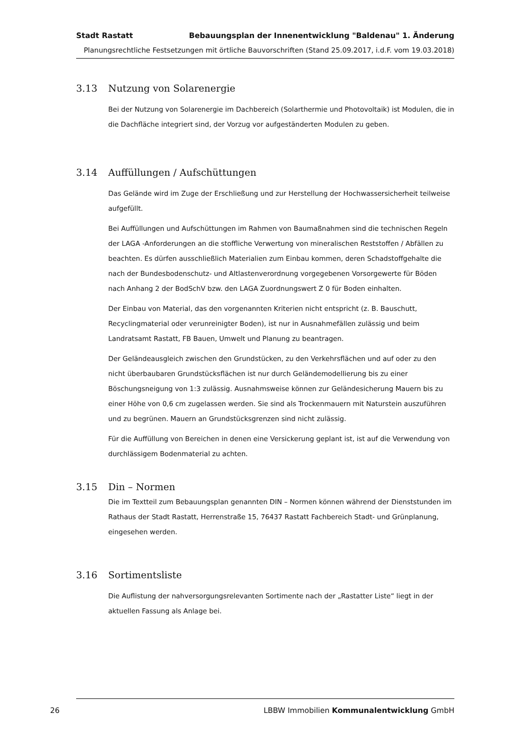Stadt Rastatt Bebauungsplan der Innenentwicklung "Baldenau" 1. Änderung
Planungsrechtliche Festsetzungen mit örtliche Bauvorschriften (Stand 25.09.2017, i.d.F. vom 19.03.2018)
3.13 Nutzung von Solarenergie
Bei der Nutzung von Solarenergie im Dachbereich (Solarthermie und Photovoltaik) ist Modulen, die in die Dachfläche integriert sind, der Vorzug vor aufgeständerten Modulen zu geben.
3.14 Auffüllungen / Aufschüttungen
Das Gelände wird im Zuge der Erschließung und zur Herstellung der Hochwassersicherheit teilweise aufgefüllt.
Bei Auffüllungen und Aufschüttungen im Rahmen von Baumaßnahmen sind die technischen Regeln der LAGA -Anforderungen an die stoffliche Verwertung von mineralischen Reststoffen / Abfällen zu beachten. Es dürfen ausschließlich Materialien zum Einbau kommen, deren Schadstoffgehalte die nach der Bundesbodenschutz- und Altlastenverordnung vorgegebenen Vorsorgewerte für Böden nach Anhang 2 der BodSchV bzw. den LAGA Zuordnungswert Z 0 für Boden einhalten.
Der Einbau von Material, das den vorgenannten Kriterien nicht entspricht (z. B. Bauschutt, Recyclingmaterial oder verunreinigter Boden), ist nur in Ausnahmefällen zulässig und beim Landratsamt Rastatt, FB Bauen, Umwelt und Planung zu beantragen.
Der Geländeausgleich zwischen den Grundstücken, zu den Verkehrsflächen und auf oder zu den nicht überbaubaren Grundstücksflächen ist nur durch Geländemodellierung bis zu einer Böschungsneigung von 1:3 zulässig. Ausnahmsweise können zur Geländesicherung Mauern bis zu einer Höhe von 0,6 cm zugelassen werden. Sie sind als Trockenmauern mit Naturstein auszuführen und zu begrünen. Mauern an Grundstücksgrenzen sind nicht zulässig.
Für die Auffüllung von Bereichen in denen eine Versickerung geplant ist, ist auf die Verwendung von durchlässigem Bodenmaterial zu achten.
3.15 Din – Normen
Die im Textteil zum Bebauungsplan genannten DIN – Normen können während der Dienststunden im Rathaus der Stadt Rastatt, Herrenstraße 15, 76437 Rastatt Fachbereich Stadt- und Grünplanung, eingesehen werden.
3.16 Sortimentsliste
Die Auflistung der nahversorgungsrelevanten Sortimente nach der „Rastatter Liste“ liegt in der aktuellen Fassung als Anlage bei.
26 LBBW Immobilien Kommunalentwicklung GmbH